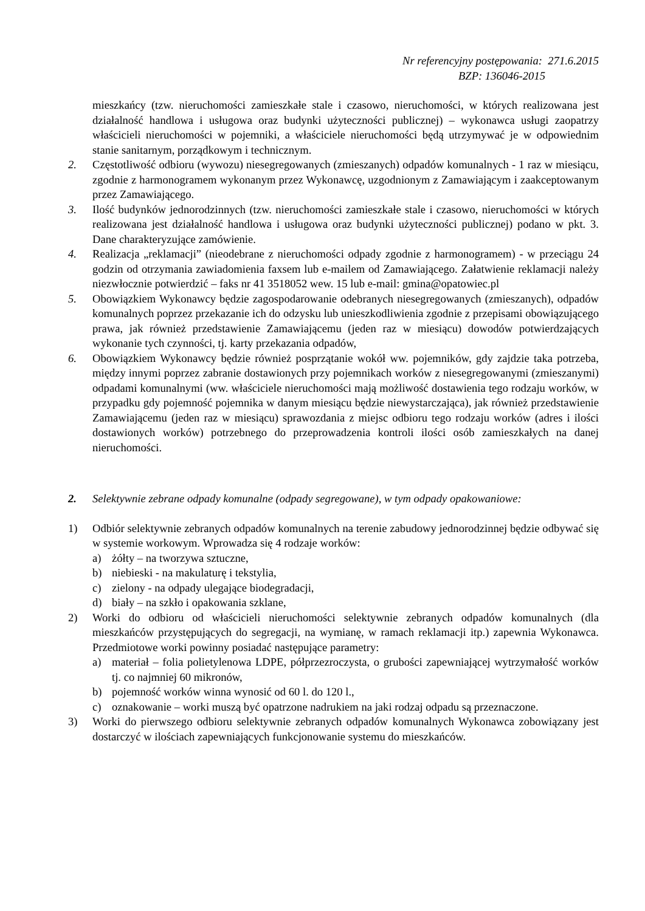Nr referencyjny postępowania: 271.6.2015
BZP: 136046-2015
mieszkańcy (tzw. nieruchomości zamieszkałe stale i czasowo, nieruchomości, w których realizowana jest działalność handlowa i usługowa oraz budynki użyteczności publicznej) – wykonawca usługi zaopatrzy właścicieli nieruchomości w pojemniki, a właściciele nieruchomości będą utrzymywać je w odpowiednim stanie sanitarnym, porządkowym i technicznym.
2. Częstotliwość odbioru (wywozu) niesegregowanych (zmieszanych) odpadów komunalnych - 1 raz w miesiącu, zgodnie z harmonogramem wykonanym przez Wykonawcę, uzgodnionym z Zamawiającym i zaakceptowanym przez Zamawiającego.
3. Ilość budynków jednorodzinnych (tzw. nieruchomości zamieszkałe stale i czasowo, nieruchomości w których realizowana jest działalność handlowa i usługowa oraz budynki użyteczności publicznej) podano w pkt. 3. Dane charakteryzujące zamówienie.
4. Realizacja „reklamacji” (nieodebrane z nieruchomości odpady zgodnie z harmonogramem) - w przeciągu 24 godzin od otrzymania zawiadomienia faxsem lub e-mailem od Zamawiającego. Załatwienie reklamacji należy niezwłocznie potwierdzić – faks nr 41 3518052 wew. 15 lub e-mail: gmina@opatowiec.pl
5. Obowiązkiem Wykonawcy będzie zagospodarowanie odebranych niesegregowanych (zmieszanych), odpadów komunalnych poprzez przekazanie ich do odzysku lub unieszkodliwienia zgodnie z przepisami obowiązującego prawa, jak również przedstawienie Zamawiającemu (jeden raz w miesiącu) dowodów potwierdzających wykonanie tych czynności, tj. karty przekazania odpadów,
6. Obowiązkiem Wykonawcy będzie również posprzątanie wokół ww. pojemników, gdy zajdzie taka potrzeba, między innymi poprzez zabranie dostawionych przy pojemnikach worków z niesegregowanymi (zmieszanymi) odpadami komunalnymi (ww. właściciele nieruchomości mają możliwość dostawienia tego rodzaju worków, w przypadku gdy pojemność pojemnika w danym miesiącu będzie niewystarczająca), jak również przedstawienie Zamawiającemu (jeden raz w miesiącu) sprawozdania z miejsc odbioru tego rodzaju worków (adres i ilości dostawionych worków) potrzebnego do przeprowadzenia kontroli ilości osób zamieszkałych na danej nieruchomości.
2. Selektywnie zebrane odpady komunalne (odpady segregowane), w tym odpady opakowaniowe:
1) Odbiór selektywnie zebranych odpadów komunalnych na terenie zabudowy jednorodzinnej będzie odbywać się w systemie workowym. Wprowadza się 4 rodzaje worków:
a) żółty – na tworzywa sztuczne,
b) niebieski - na makulaturę i tekstylia,
c) zielony - na odpady ulegające biodegradacji,
d) biały – na szkło i opakowania szklane,
2) Worki do odbioru od właścicieli nieruchomości selektywnie zebranych odpadów komunalnych (dla mieszkańców przystępujących do segregacji, na wymianę, w ramach reklamacji itp.) zapewnia Wykonawca. Przedmiotowe worki powinny posiadać następujące parametry:
a) materiał – folia polietylenowa LDPE, półprzezroczysta, o grubości zapewniającej wytrzymałość worków tj. co najmniej 60 mikronów,
b) pojemność worków winna wynosić od 60 l. do 120 l.,
c) oznakowanie – worki muszą być opatrzone nadrukiem na jaki rodzaj odpadu są przeznaczone.
3) Worki do pierwszego odbioru selektywnie zebranych odpadów komunalnych Wykonawca zobowiązany jest dostarczyć w ilościach zapewniających funkcjonowanie systemu do mieszkańców.